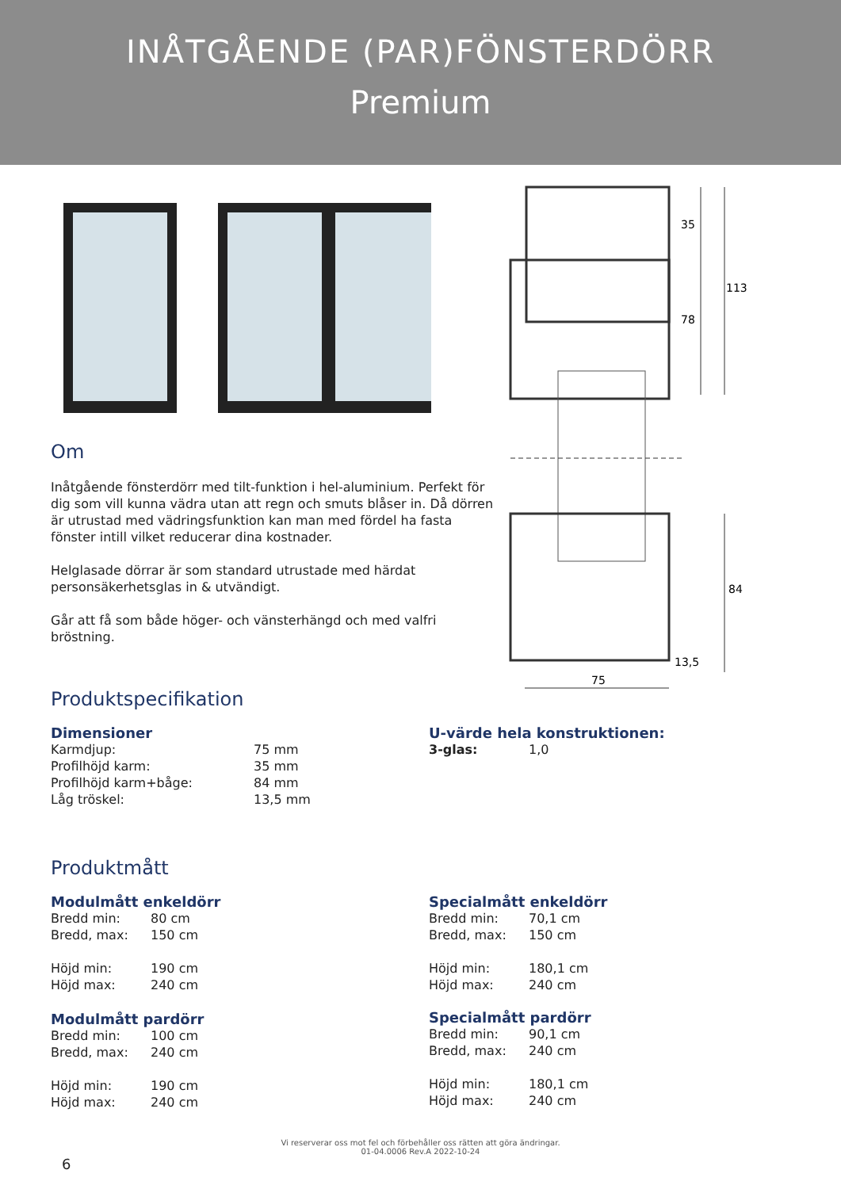INÅTGÅENDE (PAR)FÖNSTERDÖRR
Premium
Om
Inåtgående fönsterdörr med tilt-funktion i hel-aluminium. Perfekt för dig som vill kunna vädra utan att regn och smuts blåser in. Då dörren är utrustad med vädringsfunktion kan man med fördel ha fasta fönster intill vilket reducerar dina kostnader.
Helglasade dörrar är som standard utrustade med härdat personsäkerhetsglas in & utvändigt.
Går att få som både höger- och vänsterhängd och med valfri bröstning.
35
78
113
84
13,5
75
Produktspecifikation
Dimensioner
| Karmdjup: | 75 mm |
| Profilhöjd karm: | 35 mm |
| Profilhöjd karm+båge: | 84 mm |
| Låg tröskel: | 13,5 mm |
U-värde hela konstruktionen:
| 3-glas: | 1,0 |
Produktmått
Modulmått enkeldörr
| Bredd min: | 80 cm |
| Bredd, max: | 150 cm |
| Höjd min: | 190 cm |
| Höjd max: | 240 cm |
Modulmått pardörr
| Bredd min: | 100 cm |
| Bredd, max: | 240 cm |
| Höjd min: | 190 cm |
| Höjd max: | 240 cm |
Specialmått enkeldörr
| Bredd min: | 70,1 cm |
| Bredd, max: | 150 cm |
| Höjd min: | 180,1 cm |
| Höjd max: | 240 cm |
Specialmått pardörr
| Bredd min: | 90,1 cm |
| Bredd, max: | 240 cm |
| Höjd min: | 180,1 cm |
| Höjd max: | 240 cm |
Vi reserverar oss mot fel och förbehåller oss rätten att göra ändringar.
01-04.0006 Rev.A 2022-10-24
6